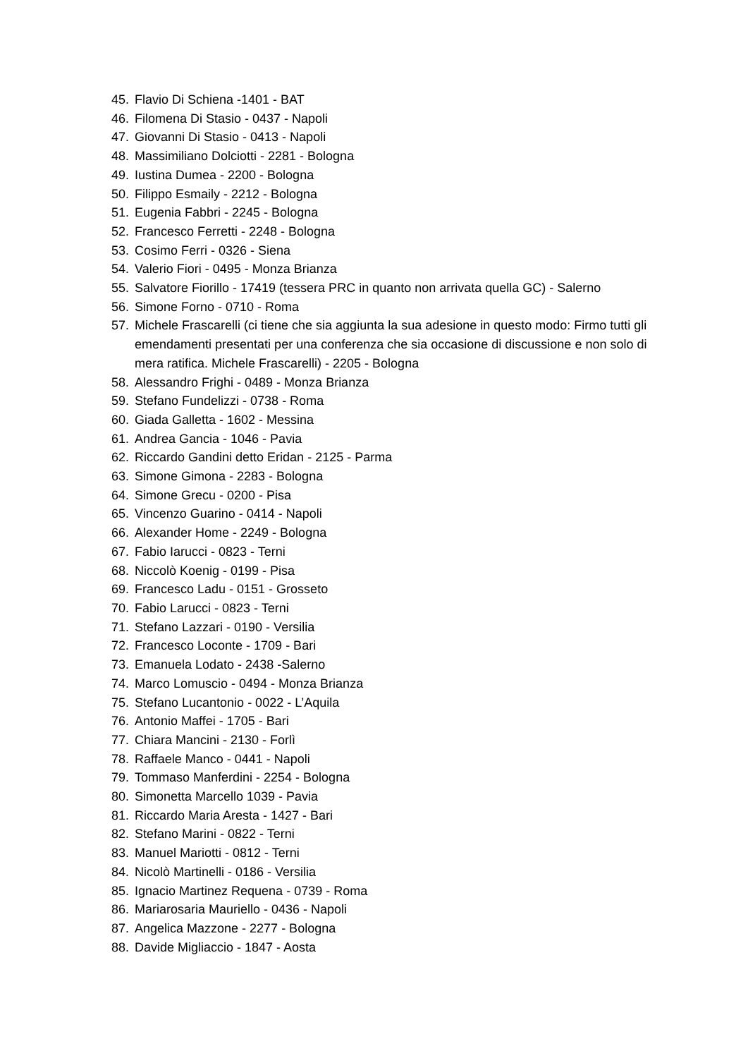45. Flavio Di Schiena -1401 - BAT
46. Filomena Di Stasio - 0437 - Napoli
47. Giovanni Di Stasio - 0413 - Napoli
48. Massimiliano Dolciotti - 2281 - Bologna
49. Iustina Dumea - 2200 - Bologna
50. Filippo Esmaily - 2212 - Bologna
51. Eugenia Fabbri - 2245 - Bologna
52. Francesco Ferretti - 2248 - Bologna
53. Cosimo Ferri - 0326 - Siena
54. Valerio Fiori - 0495 - Monza Brianza
55. Salvatore Fiorillo - 17419 (tessera PRC in quanto non arrivata quella GC) - Salerno
56. Simone Forno - 0710 - Roma
57. Michele Frascarelli (ci tiene che sia aggiunta la sua adesione in questo modo: Firmo tutti gli emendamenti presentati per una conferenza che sia occasione di discussione e non solo di mera ratifica. Michele Frascarelli) - 2205 - Bologna
58. Alessandro Frighi - 0489 - Monza Brianza
59. Stefano Fundelizzi - 0738 - Roma
60. Giada Galletta - 1602 - Messina
61. Andrea Gancia - 1046 - Pavia
62. Riccardo Gandini detto Eridan - 2125 - Parma
63. Simone Gimona - 2283 - Bologna
64. Simone Grecu - 0200 - Pisa
65. Vincenzo Guarino - 0414 - Napoli
66. Alexander Home - 2249 - Bologna
67. Fabio Iarucci - 0823 - Terni
68. Niccolò Koenig - 0199 - Pisa
69. Francesco Ladu - 0151 - Grosseto
70. Fabio Larucci - 0823 - Terni
71. Stefano Lazzari - 0190 - Versilia
72. Francesco Loconte - 1709 - Bari
73. Emanuela Lodato - 2438 -Salerno
74. Marco Lomuscio - 0494 - Monza Brianza
75. Stefano Lucantonio - 0022 - L’Aquila
76. Antonio Maffei - 1705 - Bari
77. Chiara Mancini - 2130 - Forlì
78. Raffaele Manco - 0441 - Napoli
79. Tommaso Manferdini - 2254 - Bologna
80. Simonetta Marcello 1039 - Pavia
81. Riccardo Maria Aresta - 1427 - Bari
82. Stefano Marini - 0822 - Terni
83. Manuel Mariotti - 0812 - Terni
84. Nicolò Martinelli - 0186 - Versilia
85. Ignacio Martinez Requena - 0739 - Roma
86. Mariarosaria Mauriello - 0436 - Napoli
87. Angelica Mazzone - 2277 - Bologna
88. Davide Migliaccio - 1847 - Aosta